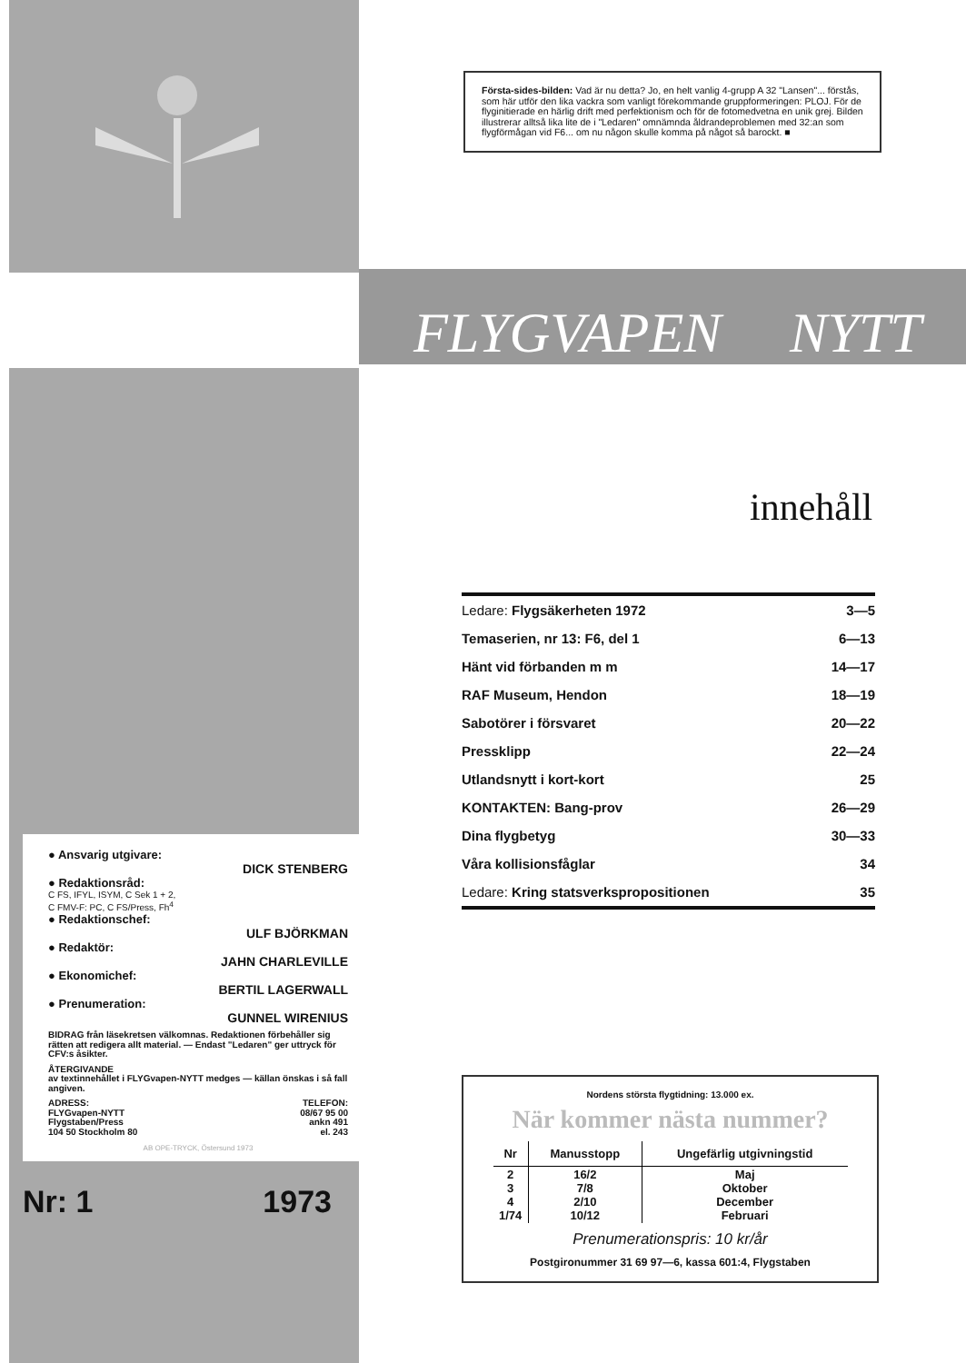● Ansvarig utgivare:
DICK STENBERG
● Redaktionsråd:
C FS, IFYL, ISYM, C Sek 1 + 2,
C FMV-F: PC, C FS/Press, Fh<sup>4</sup>
● Redaktionschef:
ULF BJÖRKMAN
● Redaktör:
JAHN CHARLEVILLE
● Ekonomichef:
BERTIL LAGERWALL
● Prenumeration:
GUNNEL WIRENIUS
BIDRAG från läsekretsen välkomnas. Redaktionen förbehåller sig rätten att redigera allt material. — Endast "Ledaren" ger uttryck för CFV:s åsikter.
ÅTERGIVANDE
av textinnehållet i FLYGvapen-NYTT medges — källan önskas i så fall angiven.
ADRESS:
FLYGvapen-NYTT
Flygstaben/Press
104 50 Stockholm 80 TELEFON:
08/67 95 00
ankn 491
el. 243
AB OPE-TRYCK, Östersund 1973
Nr: 1 1973
Första-sides-bilden: Vad är nu detta? Jo, en helt vanlig 4-grupp A 32 "Lansen"... förstås, som här utför den lika vackra som vanligt förekommande gruppformeringen: PLOJ. För de flyginitierade en härlig drift med perfektionism och för de fotomedvetna en unik grej. Bilden illustrerar alltså lika lite de i "Ledaren" omnämnda åldrandeproblemen med 32:an som flygförmågan vid F6... om nu någon skulle komma på något så barockt. ■
FLYGVAPEN NYTT
innehåll
| Ledare: Flygsäkerheten 1972 | 3—5 |
| Temaserien, nr 13: F6, del 1 | 6—13 |
| Hänt vid förbanden m m | 14—17 |
| RAF Museum, Hendon | 18—19 |
| Sabotörer i försvaret | 20—22 |
| Pressklipp | 22—24 |
| Utlandsnytt i kort-kort | 25 |
| KONTAKTEN: Bang-prov | 26—29 |
| Dina flygbetyg | 30—33 |
| Våra kollisionsfåglar | 34 |
| Ledare: Kring statsverkspropositionen | 35 |
Nordens största flygtidning: 13.000 ex.
När kommer nästa nummer?
| Nr | Manusstopp | Ungefärlig utgivningstid |
| --- | --- | --- |
| 2 3 4 1/74 | 16/2 7/8 2/10 10/12 | Maj Oktober December Februari |
Prenumerationspris: 10 kr/år
Postgironummer 31 69 97—6, kassa 601:4, Flygstaben